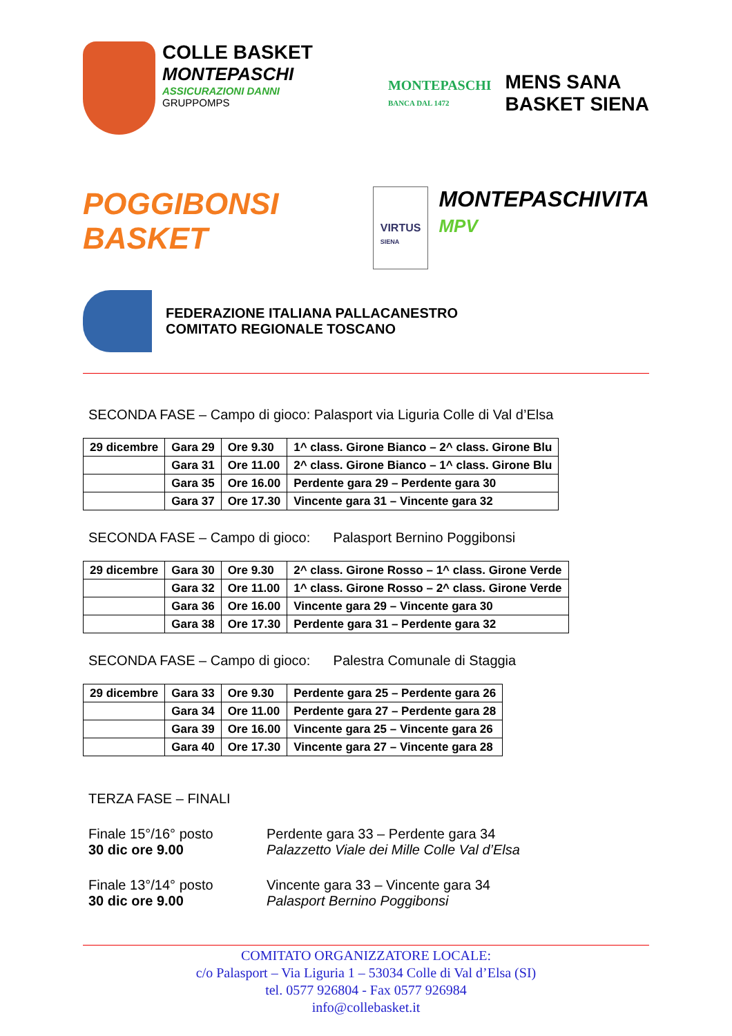COLLE BASKET
MONTEPASCHI
ASSICURAZIONI DANNI
GRUPPOMPS
MONTEPASCHI
BANCA DAL 1472
MENS SANA
BASKET SIENA
POGGIBONSI BASKET
VIRTUS
SIENA
MONTEPASCHIVITA
MPV
FEDERAZIONE ITALIANA PALLACANESTRO
COMITATO REGIONALE TOSCANO
SECONDA FASE – Campo di gioco: Palasport via Liguria Colle di Val d’Elsa
| 29 dicembre | Gara 29 | Ore 9.30 | 1^ class. Girone Bianco – 2^ class. Girone Blu |
| | Gara 31 | Ore 11.00 | 2^ class. Girone Bianco – 1^ class. Girone Blu |
| | Gara 35 | Ore 16.00 | Perdente gara 29 – Perdente gara 30 |
| | Gara 37 | Ore 17.30 | Vincente gara 31 – Vincente gara 32 |
SECONDA FASE – Campo di gioco: Palasport Bernino Poggibonsi
| 29 dicembre | Gara 30 | Ore 9.30 | 2^ class. Girone Rosso – 1^ class. Girone Verde |
| | Gara 32 | Ore 11.00 | 1^ class. Girone Rosso – 2^ class. Girone Verde |
| | Gara 36 | Ore 16.00 | Vincente gara 29 – Vincente gara 30 |
| | Gara 38 | Ore 17.30 | Perdente gara 31 – Perdente gara 32 |
SECONDA FASE – Campo di gioco: Palestra Comunale di Staggia
| 29 dicembre | Gara 33 | Ore 9.30 | Perdente gara 25 – Perdente gara 26 |
| | Gara 34 | Ore 11.00 | Perdente gara 27 – Perdente gara 28 |
| | Gara 39 | Ore 16.00 | Vincente gara 25 – Vincente gara 26 |
| | Gara 40 | Ore 17.30 | Vincente gara 27 – Vincente gara 28 |
TERZA FASE – FINALI
Finale 15°/16° posto
30 dic ore 9.00
Perdente gara 33 – Perdente gara 34
Palazzetto Viale dei Mille Colle Val d’Elsa
Finale 13°/14° posto
30 dic ore 9.00
Vincente gara 33 – Vincente gara 34
Palasport Bernino Poggibonsi
COMITATO ORGANIZZATORE LOCALE:
c/o Palasport – Via Liguria 1 – 53034 Colle di Val d’Elsa (SI)
tel. 0577 926804 - Fax 0577 926984
info@collebasket.it